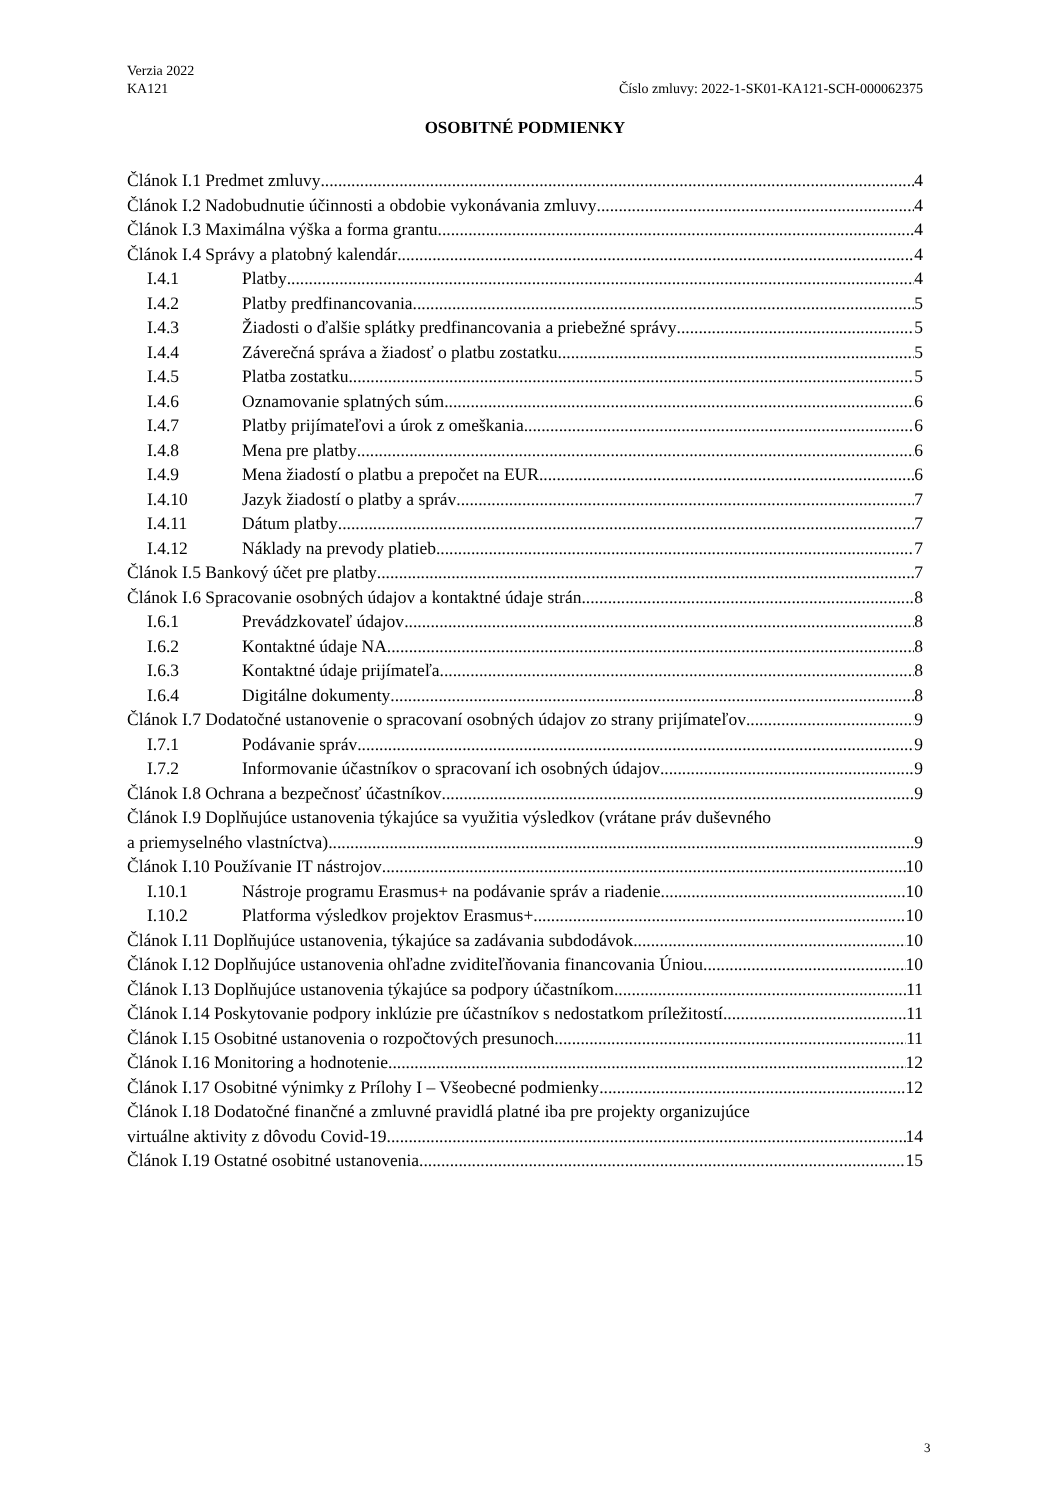Verzia 2022
KA121 Číslo zmluvy: 2022-1-SK01-KA121-SCH-000062375
OSOBITNÉ PODMIENKY
Článok I.1 Predmet zmluvy 4
Článok I.2 Nadobudnutie účinnosti a obdobie vykonávania zmluvy 4
Článok I.3 Maximálna výška a forma grantu 4
Článok I.4 Správy a platobný kalendár 4
I.4.1 Platby 4
I.4.2 Platby predfinancovania 5
I.4.3 Žiadosti o ďalšie splátky predfinancovania a priebežné správy 5
I.4.4 Záverečná správa a žiadosť o platbu zostatku 5
I.4.5 Platba zostatku 5
I.4.6 Oznamovanie splatných súm 6
I.4.7 Platby prijímateľovi a úrok z omeškania 6
I.4.8 Mena pre platby 6
I.4.9 Mena žiadostí o platbu a prepočet na EUR 6
I.4.10 Jazyk žiadostí o platby a správ 7
I.4.11 Dátum platby 7
I.4.12 Náklady na prevody platieb 7
Článok I.5 Bankový účet pre platby 7
Článok I.6 Spracovanie osobných údajov a kontaktné údaje strán 8
I.6.1 Prevádzkovateľ údajov 8
I.6.2 Kontaktné údaje NA 8
I.6.3 Kontaktné údaje prijímateľa 8
I.6.4 Digitálne dokumenty 8
Článok I.7 Dodatočné ustanovenie o spracovaní osobných údajov zo strany prijímateľov 9
I.7.1 Podávanie správ 9
I.7.2 Informovanie účastníkov o spracovaní ich osobných údajov 9
Článok I.8 Ochrana a bezpečnosť účastníkov 9
Článok I.9 Doplňujúce ustanovenia týkajúce sa využitia výsledkov (vrátane práv duševného
a priemyselného vlastníctva) 9
Článok I.10 Používanie IT nástrojov 10
I.10.1 Nástroje programu Erasmus+ na podávanie správ a riadenie 10
I.10.2 Platforma výsledkov projektov Erasmus+ 10
Článok I.11 Doplňujúce ustanovenia, týkajúce sa zadávania subdodávok 10
Článok I.12 Doplňujúce ustanovenia ohľadne zviditeľňovania financovania Úniou 10
Článok I.13 Doplňujúce ustanovenia týkajúce sa podpory účastníkom 11
Článok I.14 Poskytovanie podpory inklúzie pre účastníkov s nedostatkom príležitostí 11
Článok I.15 Osobitné ustanovenia o rozpočtových presunoch 11
Článok I.16 Monitoring a hodnotenie 12
Článok I.17 Osobitné výnimky z Prílohy I – Všeobecné podmienky 12
Článok I.18 Dodatočné finančné a zmluvné pravidlá platné iba pre projekty organizujúce
virtuálne aktivity z dôvodu Covid-19 14
Článok I.19 Ostatné osobitné ustanovenia 15
3